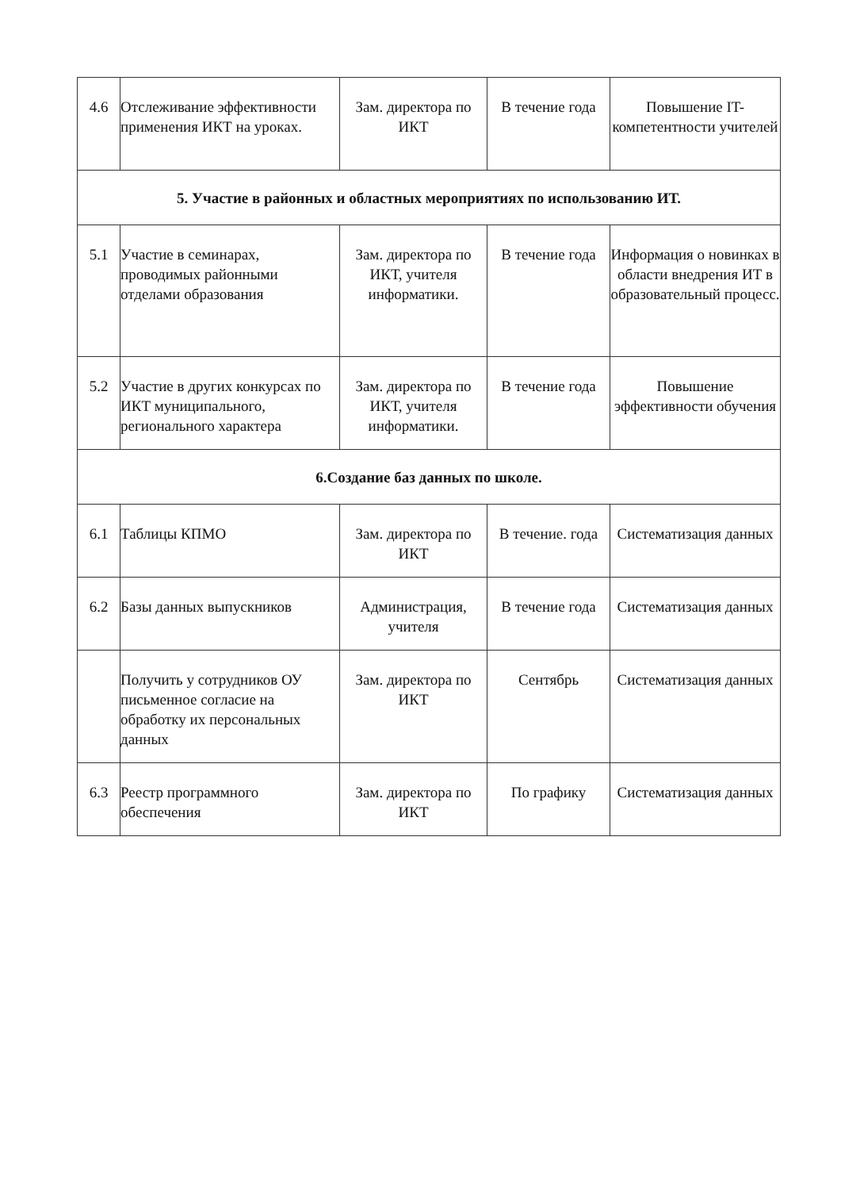| 4.6 | Отслеживание эффективности применения ИКТ на уроках. | Зам. директора по ИКТ | В течение года | Повышение IT-компетентности учителей |
| 5. Участие в районных и областных мероприятиях по использованию ИТ. | | | | |
| 5.1 | Участие в семинарах, проводимых районными отделами образования | Зам. директора по ИКТ, учителя информатики. | В течение года | Информация о новинках в области внедрения ИТ в образовательный процесс. |
| 5.2 | Участие в других конкурсах по ИКТ муниципального, регионального характера | Зам. директора по ИКТ, учителя информатики. | В течение года | Повышение эффективности обучения |
| 6.Создание баз данных по школе. | | | | |
| 6.1 | Таблицы КПМО | Зам. директора по ИКТ | В течение. года | Систематизация данных |
| 6.2 | Базы данных выпускников | Администрация, учителя | В течение года | Систематизация данных |
| | Получить у сотрудников ОУ письменное согласие на обработку их персональных данных | Зам. директора по ИКТ | Сентябрь | Систематизация данных |
| 6.3 | Реестр программного обеспечения | Зам. директора по ИКТ | По графику | Систематизация данных |